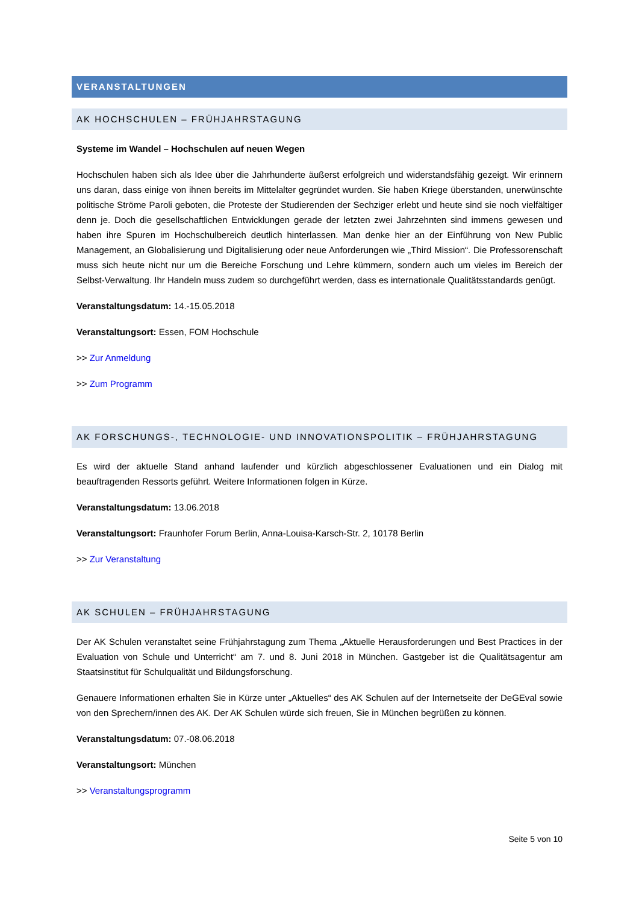VERANSTALTUNGEN
AK HOCHSCHULEN – FRÜHJAHRSTAGUNG
Systeme im Wandel – Hochschulen auf neuen Wegen
Hochschulen haben sich als Idee über die Jahrhunderte äußerst erfolgreich und widerstandsfähig gezeigt. Wir erinnern uns daran, dass einige von ihnen bereits im Mittelalter gegründet wurden. Sie haben Kriege überstanden, unerwünschte politische Ströme Paroli geboten, die Proteste der Studierenden der Sechziger erlebt und heute sind sie noch vielfältiger denn je. Doch die gesellschaftlichen Entwicklungen gerade der letzten zwei Jahrzehnten sind immens gewesen und haben ihre Spuren im Hochschulbereich deutlich hinterlassen. Man denke hier an der Einführung von New Public Management, an Globalisierung und Digitalisierung oder neue Anforderungen wie „Third Mission“. Die Professorenschaft muss sich heute nicht nur um die Bereiche Forschung und Lehre kümmern, sondern auch um vieles im Bereich der Selbst-Verwaltung. Ihr Handeln muss zudem so durchgeführt werden, dass es internationale Qualitätsstandards genügt.
Veranstaltungsdatum: 14.-15.05.2018
Veranstaltungsort: Essen, FOM Hochschule
>> Zur Anmeldung
>> Zum Programm
AK FORSCHUNGS-, TECHNOLOGIE- UND INNOVATIONSPOLITIK – FRÜHJAHRSTAGUNG
Es wird der aktuelle Stand anhand laufender und kürzlich abgeschlossener Evaluationen und ein Dialog mit beauftragenden Ressorts geführt. Weitere Informationen folgen in Kürze.
Veranstaltungsdatum: 13.06.2018
Veranstaltungsort: Fraunhofer Forum Berlin, Anna-Louisa-Karsch-Str. 2, 10178 Berlin
>> Zur Veranstaltung
AK SCHULEN – FRÜHJAHRSTAGUNG
Der AK Schulen veranstaltet seine Frühjahrstagung zum Thema „Aktuelle Herausforderungen und Best Practices in der Evaluation von Schule und Unterricht“ am 7. und 8. Juni 2018 in München. Gastgeber ist die Qualitätsagentur am Staatsinstitut für Schulqualität und Bildungsforschung.
Genauere Informationen erhalten Sie in Kürze unter „Aktuelles“ des AK Schulen auf der Internetseite der DeGEval sowie von den Sprechern/innen des AK. Der AK Schulen würde sich freuen, Sie in München begrüßen zu können.
Veranstaltungsdatum: 07.-08.06.2018
Veranstaltungsort: München
>> Veranstaltungsprogramm
Seite 5 von 10